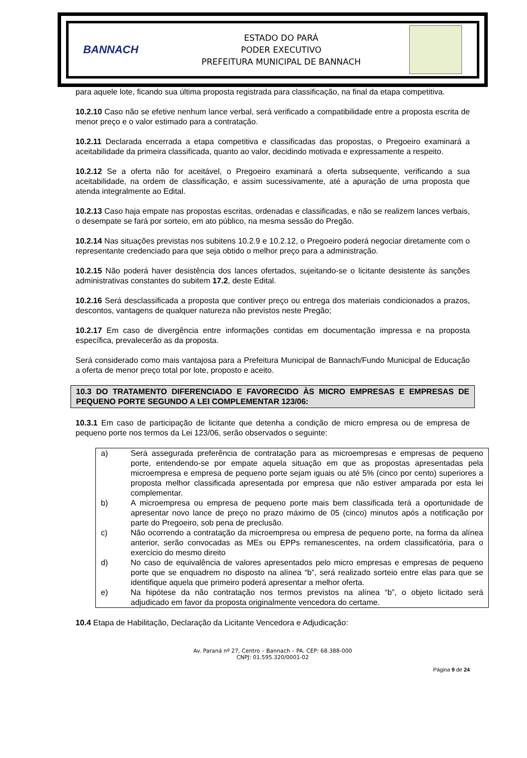BANNACH
ESTADO DO PARÁ
PODER EXECUTIVO
PREFEITURA MUNICIPAL DE BANNACH
para aquele lote, ficando sua última proposta registrada para classificação, na final da etapa competitiva.
10.2.10 Caso não se efetive nenhum lance verbal, será verificado a compatibilidade entre a proposta escrita de menor preço e o valor estimado para a contratação.
10.2.11 Declarada encerrada a etapa competitiva e classificadas das propostas, o Pregoeiro examinará a aceitabilidade da primeira classificada, quanto ao valor, decidindo motivada e expressamente a respeito.
10.2.12 Se a oferta não for aceitável, o Pregoeiro examinará a oferta subsequente, verificando a sua aceitabilidade, na ordem de classificação, e assim sucessivamente, até a apuração de uma proposta que atenda integralmente ao Edital.
10.2.13 Caso haja empate nas propostas escritas, ordenadas e classificadas, e não se realizem lances verbais, o desempate se fará por sorteio, em ato público, na mesma sessão do Pregão.
10.2.14 Nas situações previstas nos subitens 10.2.9 e 10.2.12, o Pregoeiro poderá negociar diretamente com o representante credenciado para que seja obtido o melhor preço para a administração.
10.2.15 Não poderá haver desistência dos lances ofertados, sujeitando-se o licitante desistente às sanções administrativas constantes do subitem 17.2, deste Edital.
10.2.16 Será desclassificada a proposta que contiver preço ou entrega dos materiais condicionados a prazos, descontos, vantagens de qualquer natureza não previstos neste Pregão;
10.2.17 Em caso de divergência entre informações contidas em documentação impressa e na proposta específica, prevalecerão as da proposta.
Será considerado como mais vantajosa para a Prefeitura Municipal de Bannach/Fundo Municipal de Educação a oferta de menor preço total por lote, proposto e aceito.
10.3 DO TRATAMENTO DIFERENCIADO E FAVORECIDO ÀS MICRO EMPRESAS E EMPRESAS DE PEQUENO PORTE SEGUNDO A LEI COMPLEMENTAR 123/06:
10.3.1 Em caso de participação de licitante que detenha a condição de micro empresa ou de empresa de pequeno porte nos termos da Lei 123/06, serão observados o seguinte:
| a) | Será assegurada preferência de contratação para as microempresas e empresas de pequeno porte, entendendo-se por empate aquela situação em que as propostas apresentadas pela microempresa e empresa de pequeno porte sejam iguais ou até 5% (cinco por cento) superiores a proposta melhor classificada apresentada por empresa que não estiver amparada por esta lei complementar. |
| b) | A microempresa ou empresa de pequeno porte mais bem classificada terá a oportunidade de apresentar novo lance de preço no prazo máximo de 05 (cinco) minutos após a notificação por parte do Pregoeiro, sob pena de preclusão. |
| c) | Não ocorrendo a contratação da microempresa ou empresa de pequeno porte, na forma da alínea anterior, serão convocadas as MEs ou EPPs remanescentes, na ordem classificatória, para o exercício do mesmo direito |
| d) | No caso de equivalência de valores apresentados pelo micro empresas e empresas de pequeno porte que se enquadrem no disposto na alínea “b”, será realizado sorteio entre elas para que se identifique aquela que primeiro poderá apresentar a melhor oferta. |
| e) | Na hipótese da não contratação nos termos previstos na alínea “b”, o objeto licitado será adjudicado em favor da proposta originalmente vencedora do certame. |
10.4 Etapa de Habilitação, Declaração da Licitante Vencedora e Adjudicação:
Av. Paraná nº 27, Centro – Bannach – PA. CEP: 68.388-000
CNPJ: 01.595.320/0001-02
Página 9 de 24